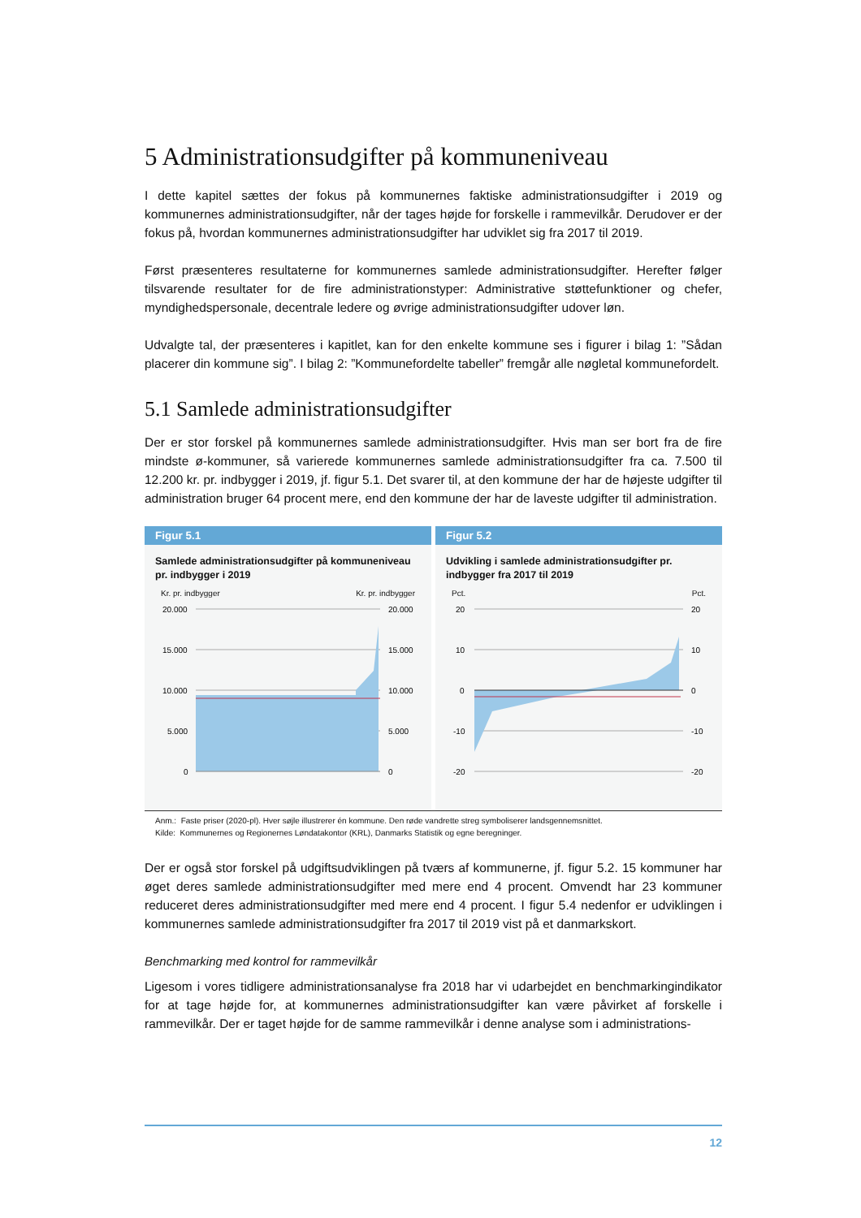5 Administrationsudgifter på kommuneniveau
I dette kapitel sættes der fokus på kommunernes faktiske administrationsudgifter i 2019 og kommunernes administrationsudgifter, når der tages højde for forskelle i rammevilkår. Derudover er der fokus på, hvordan kommunernes administrationsudgifter har udviklet sig fra 2017 til 2019.
Først præsenteres resultaterne for kommunernes samlede administrationsudgifter. Herefter følger tilsvarende resultater for de fire administrationstyper: Administrative støttefunktioner og chefer, myndighedspersonale, decentrale ledere og øvrige administrationsudgifter udover løn.
Udvalgte tal, der præsenteres i kapitlet, kan for den enkelte kommune ses i figurer i bilag 1: ”Sådan placerer din kommune sig”. I bilag 2: ”Kommunefordelte tabeller” fremgår alle nøgletal kommunefordelt.
5.1 Samlede administrationsudgifter
Der er stor forskel på kommunernes samlede administrationsudgifter. Hvis man ser bort fra de fire mindste ø-kommuner, så varierede kommunernes samlede administrationsudgifter fra ca. 7.500 til 12.200 kr. pr. indbygger i 2019, jf. figur 5.1. Det svarer til, at den kommune der har de højeste udgifter til administration bruger 64 procent mere, end den kommune der har de laveste udgifter til administration.
Figur 5.1
Samlede administrationsudgifter på kommuneniveau pr. indbygger i 2019
Kr. pr. indbygger Kr. pr. indbygger
20.000
15.000
10.000
5.000
0
20.000
15.000
10.000
5.000
0
Figur 5.2
Udvikling i samlede administrationsudgifter pr. indbygger fra 2017 til 2019
Pct. Pct.
20
10
0
-10
-20
20
10
0
-10
-20
Anm.: Faste priser (2020-pl). Hver søjle illustrerer én kommune. Den røde vandrette streg symboliserer landsgennemsnittet.
Kilde: Kommunernes og Regionernes Løndatakontor (KRL), Danmarks Statistik og egne beregninger.
Der er også stor forskel på udgiftsudviklingen på tværs af kommunerne, jf. figur 5.2. 15 kommuner har øget deres samlede administrationsudgifter med mere end 4 procent. Omvendt har 23 kommuner reduceret deres administrationsudgifter med mere end 4 procent. I figur 5.4 nedenfor er udviklingen i kommunernes samlede administrationsudgifter fra 2017 til 2019 vist på et danmarkskort.
Benchmarking med kontrol for rammevilkår
Ligesom i vores tidligere administrationsanalyse fra 2018 har vi udarbejdet en benchmarkingindikator for at tage højde for, at kommunernes administrationsudgifter kan være påvirket af forskelle i rammevilkår. Der er taget højde for de samme rammevilkår i denne analyse som i administrations-
12